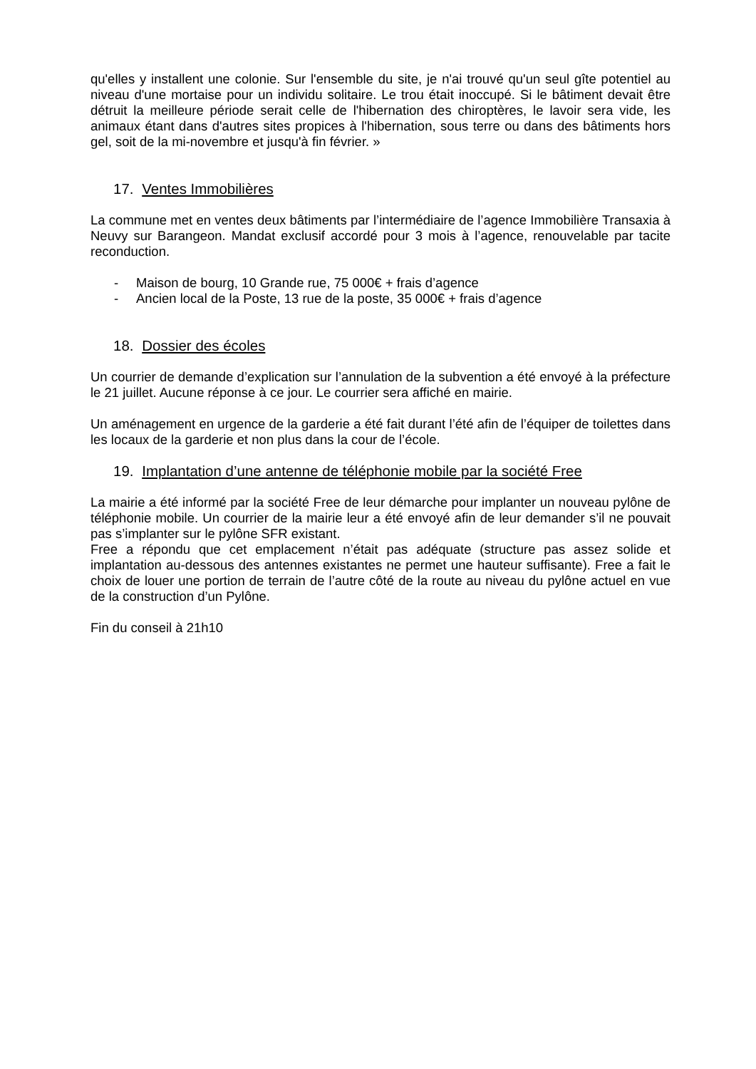qu'elles y installent une colonie. Sur l'ensemble du site, je n'ai trouvé qu'un seul gîte potentiel au niveau d'une mortaise pour un individu solitaire. Le trou était inoccupé. Si le bâtiment devait être détruit la meilleure période serait celle de l'hibernation des chiroptères, le lavoir sera vide, les animaux étant dans d'autres sites propices à l'hibernation, sous terre ou dans des bâtiments hors gel, soit de la mi-novembre et jusqu'à fin février. »
17. Ventes Immobilières
La commune met en ventes deux bâtiments par l’intermédiaire de l’agence Immobilière Transaxia à Neuvy sur Barangeon. Mandat exclusif accordé pour 3 mois à l’agence, renouvelable par tacite reconduction.
- Maison de bourg, 10 Grande rue, 75 000€ + frais d’agence
- Ancien local de la Poste, 13 rue de la poste, 35 000€ + frais d’agence
18. Dossier des écoles
Un courrier de demande d’explication sur l’annulation de la subvention a été envoyé à la préfecture le 21 juillet. Aucune réponse à ce jour. Le courrier sera affiché en mairie.
Un aménagement en urgence de la garderie a été fait durant l’été afin de l’équiper de toilettes dans les locaux de la garderie et non plus dans la cour de l’école.
19. Implantation d’une antenne de téléphonie mobile par la société Free
La mairie a été informé par la société Free de leur démarche pour implanter un nouveau pylône de téléphonie mobile. Un courrier de la mairie leur a été envoyé afin de leur demander s’il ne pouvait pas s’implanter sur le pylône SFR existant.
Free a répondu que cet emplacement n’était pas adéquate (structure pas assez solide et implantation au-dessous des antennes existantes ne permet une hauteur suffisante). Free a fait le choix de louer une portion de terrain de l’autre côté de la route au niveau du pylône actuel en vue de la construction d’un Pylône.
Fin du conseil à 21h10